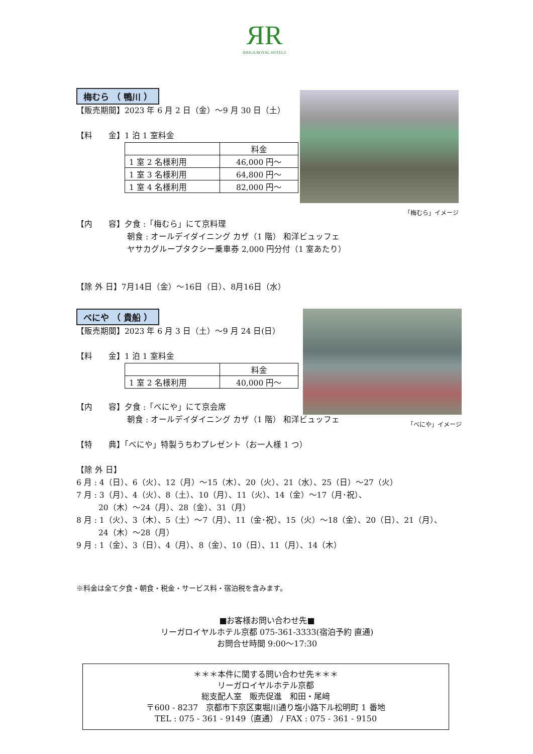ЯR
RIHGA ROYAL HOTELS
「梅むら」イメージ
梅むら （ 鴨川 ）
【販売期間】2023 年 6 月 2 日（金）～9 月 30 日（土）
【料　　金】1 泊 1 室料金
| | 料金 |
| 1 室 2 名様利用 | 46,000 円～ |
| 1 室 3 名様利用 | 64,800 円～ |
| 1 室 4 名様利用 | 82,000 円～ |
【内　　容】夕食 :「梅むら」にて京料理
朝食 : オールデイダイニング カザ（1 階） 和洋ビュッフェ
ヤサカグループタクシー乗車券 2,000 円分付（1 室あたり）
【除 外 日】7月14日（金）～16日（日）、8月16日（水）
「べにや」イメージ
べにや （ 貴船 ）
【販売期間】2023 年 6 月 3 日（土）～9 月 24 日(日）
【料　　金】1 泊 1 室料金
| | 料金 |
| 1 室 2 名様利用 | 40,000 円～ |
【内　　容】夕食 :「べにや」にて京会席
朝食 : オールデイダイニング カザ（1 階） 和洋ビュッフェ
【特　　典】「べにや」特製うちわプレゼント（お一人様 1 つ）
【除 外 日】
6 月 : 4（日）、6（火）、12（月）～15（木）、20（火）、21（水）、25（日）～27（火）
7 月 : 3（月）、4（火）、8（土）、10（月）、11（火）、14（金）～17（月･祝）、
20（木）～24（月）、28（金）、31（月）
8 月 : 1（火）、3（木）、5（土）～7（月）、11（金･祝）、15（火）～18（金）、20（日）、21（月）、
24（木）～28（月）
9 月 : 1（金）、3（日）、4（月）、8（金）、10（日）、11（月）、14（木）
※料金は全て夕食・朝食・税金・サービス料・宿泊税を含みます。
■お客様お問い合わせ先■
リーガロイヤルホテル京都 075-361-3333(宿泊予約 直通)
お問合せ時間 9:00～17:30
＊＊＊本件に関する問い合わせ先＊＊＊
リーガロイヤルホテル京都
総支配人室　販売促進　和田・尾﨑
〒600 - 8237　京都市下京区東堀川通り塩小路下ル松明町 1 番地
TEL : 075 - 361 - 9149（直通） / FAX : 075 - 361 - 9150